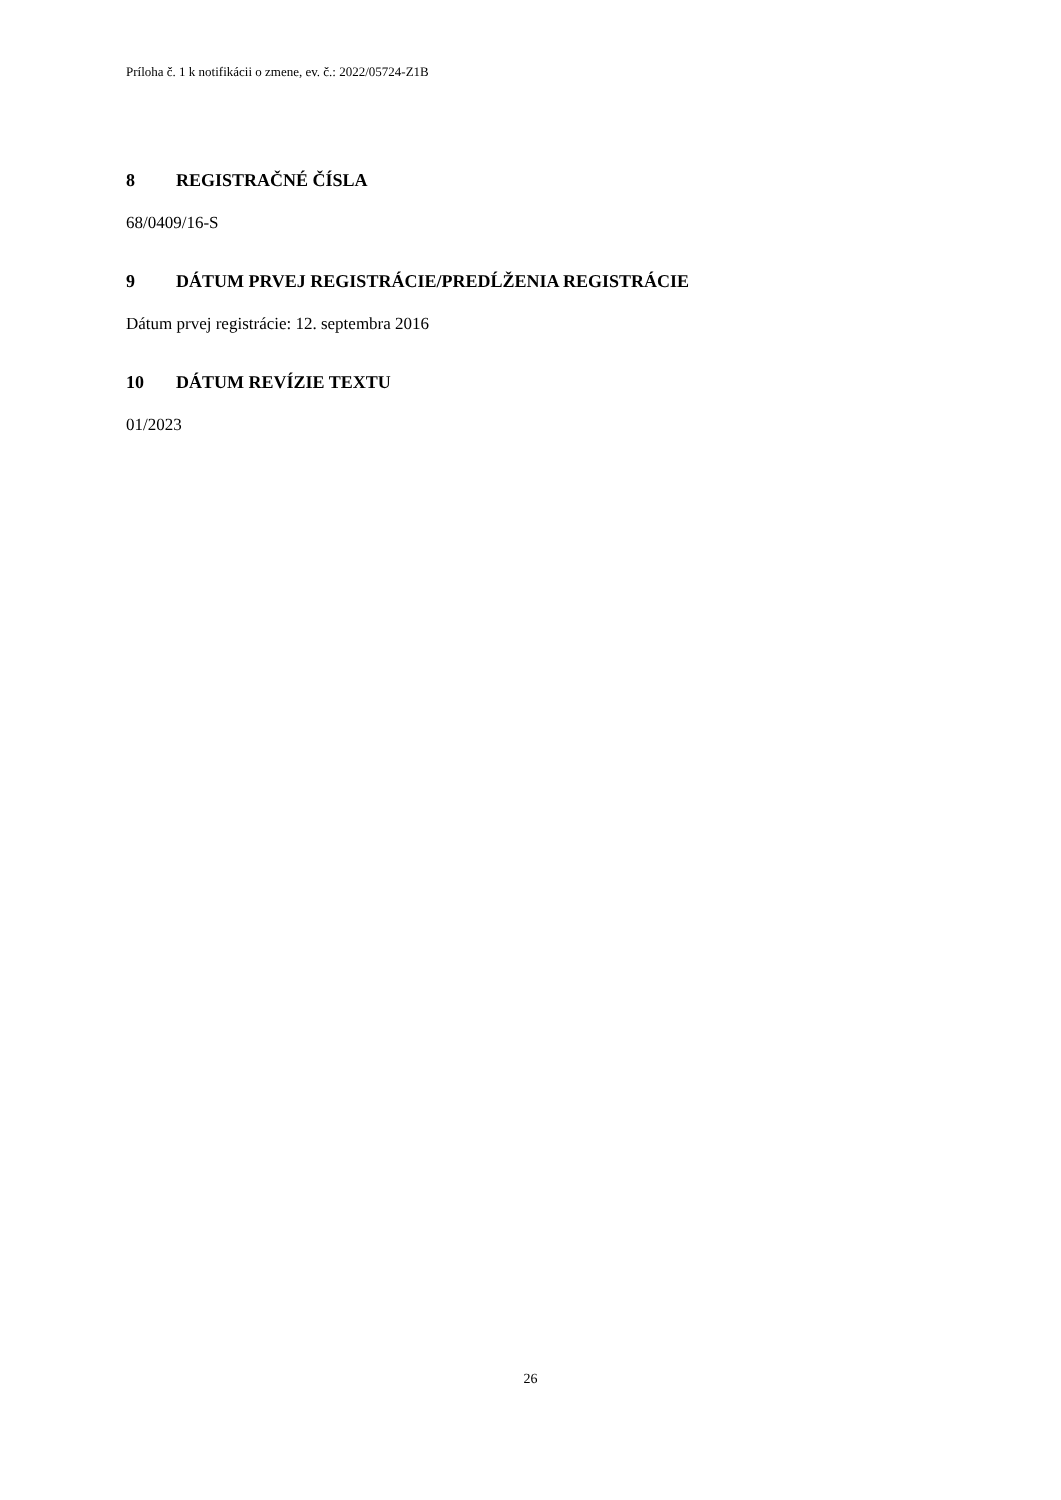Príloha č. 1 k notifikácii o zmene, ev. č.: 2022/05724-Z1B
8 REGISTRAČNÉ ČÍSLA
68/0409/16-S
9 DÁTUM PRVEJ REGISTRÁCIE/PREDĹŽENIA REGISTRÁCIE
Dátum prvej registrácie: 12. septembra 2016
10 DÁTUM REVÍZIE TEXTU
01/2023
26